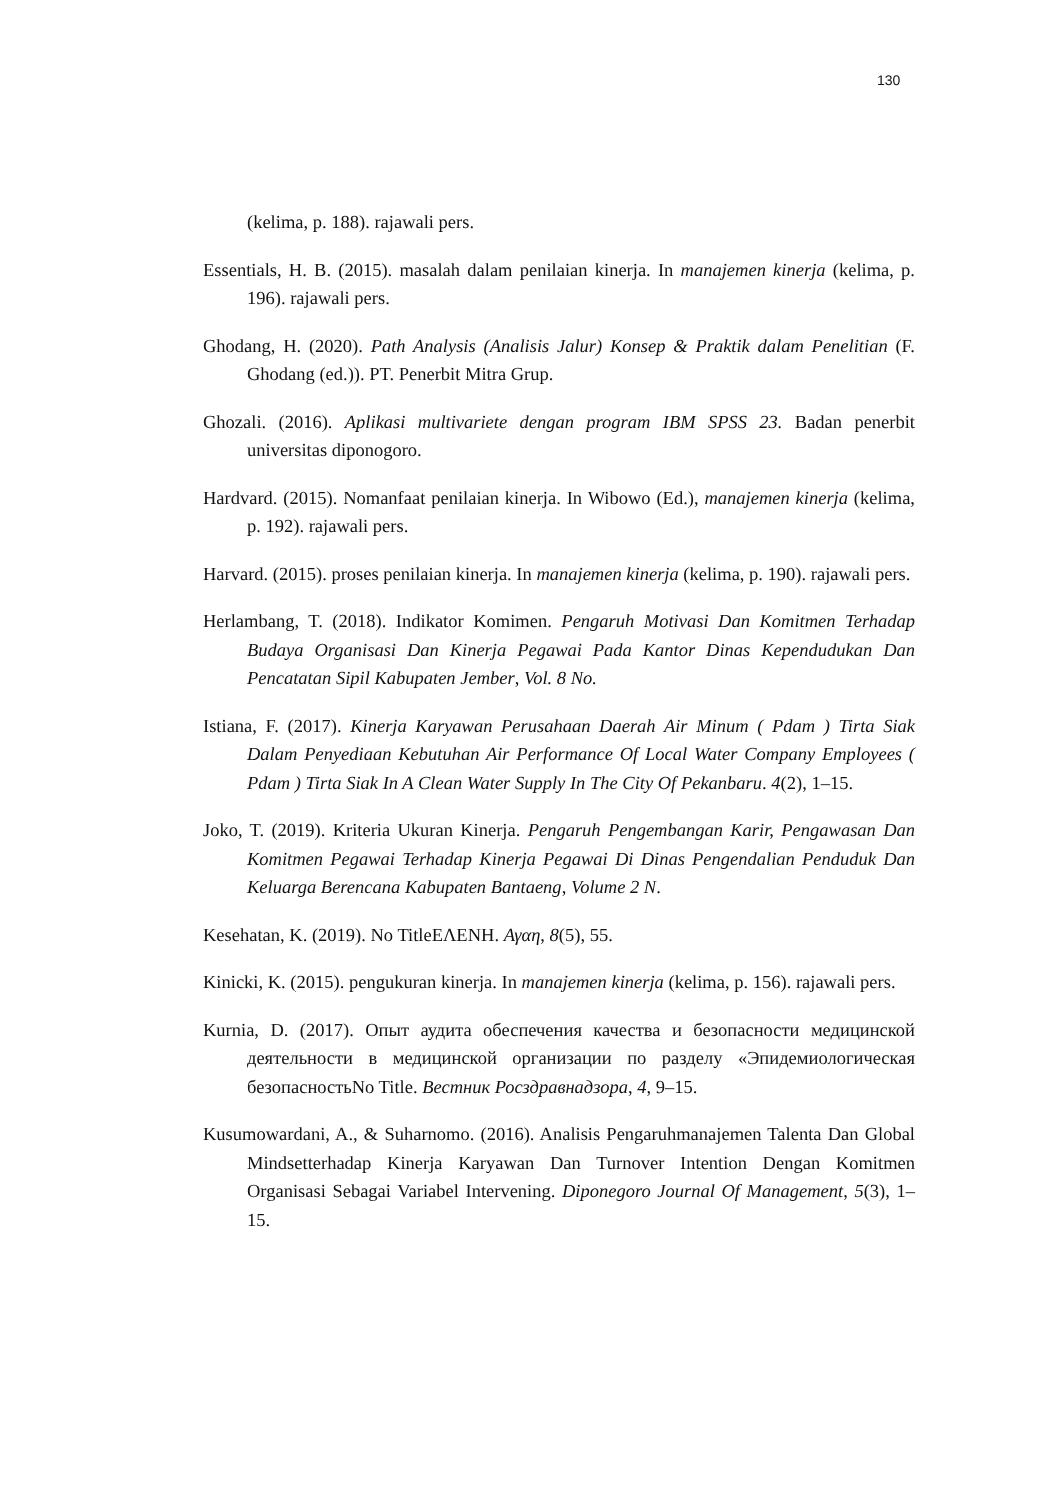130
(kelima, p. 188). rajawali pers.
Essentials, H. B. (2015). masalah dalam penilaian kinerja. In manajemen kinerja (kelima, p. 196). rajawali pers.
Ghodang, H. (2020). Path Analysis (Analisis Jalur) Konsep & Praktik dalam Penelitian (F. Ghodang (ed.)). PT. Penerbit Mitra Grup.
Ghozali. (2016). Aplikasi multivariete dengan program IBM SPSS 23. Badan penerbit universitas diponogoro.
Hardvard. (2015). Nomanfaat penilaian kinerja. In Wibowo (Ed.), manajemen kinerja (kelima, p. 192). rajawali pers.
Harvard. (2015). proses penilaian kinerja. In manajemen kinerja (kelima, p. 190). rajawali pers.
Herlambang, T. (2018). Indikator Komimen. Pengaruh Motivasi Dan Komitmen Terhadap Budaya Organisasi Dan Kinerja Pegawai Pada Kantor Dinas Kependudukan Dan Pencatatan Sipil Kabupaten Jember, Vol. 8 No.
Istiana, F. (2017). Kinerja Karyawan Perusahaan Daerah Air Minum ( Pdam ) Tirta Siak Dalam Penyediaan Kebutuhan Air Performance Of Local Water Company Employees ( Pdam ) Tirta Siak In A Clean Water Supply In The City Of Pekanbaru. 4(2), 1–15.
Joko, T. (2019). Kriteria Ukuran Kinerja. Pengaruh Pengembangan Karir, Pengawasan Dan Komitmen Pegawai Terhadap Kinerja Pegawai Di Dinas Pengendalian Penduduk Dan Keluarga Berencana Kabupaten Bantaeng, Volume 2 N.
Kesehatan, K. (2019). No TitleΕΛΕΝΗ. Αγαη, 8(5), 55.
Kinicki, K. (2015). pengukuran kinerja. In manajemen kinerja (kelima, p. 156). rajawali pers.
Kurnia, D. (2017). Опыт аудита обеспечения качества и безопасности медицинской деятельности в медицинской организации по разделу «Эпидемиологическая безопасностьNo Title. Вестник Росздравнадзора, 4, 9–15.
Kusumowardani, A., & Suharnomo. (2016). Analisis Pengaruhmanajemen Talenta Dan Global Mindsetterhadap Kinerja Karyawan Dan Turnover Intention Dengan Komitmen Organisasi Sebagai Variabel Intervening. Diponegoro Journal Of Management, 5(3), 1–15.